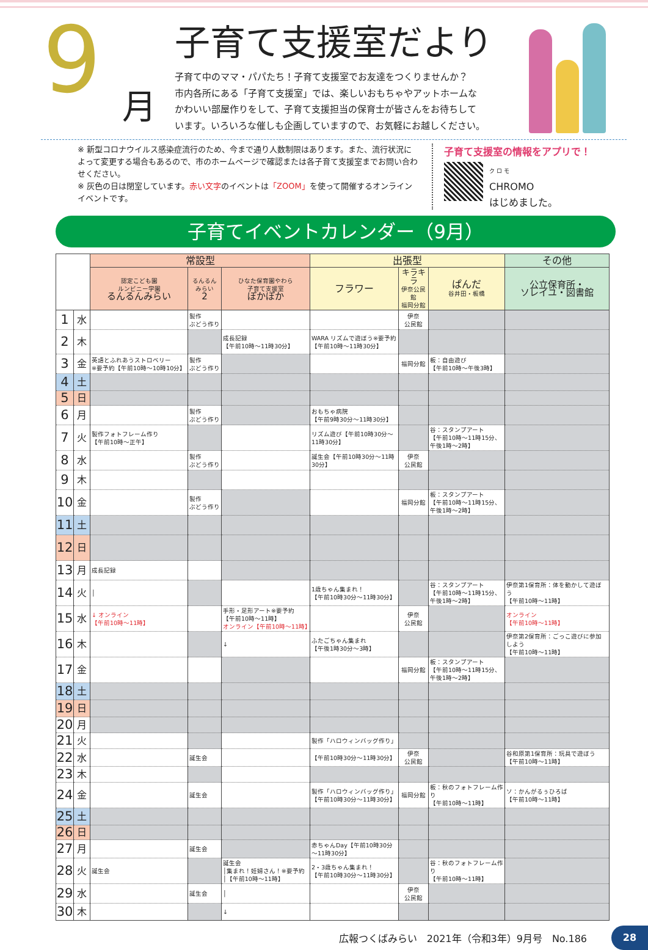9
月 子育て支援室だより
子育て中のママ・パパたち！子育て支援室でお友達をつくりませんか？
市内各所にある「子育て支援室」では、楽しいおもちゃやアットホームな
かわいい部屋作りをして、子育て支援担当の保育士が皆さんをお待ちして
います。いろいろな催しも企画していますので、お気軽にお越しください。
※ 新型コロナウイルス感染症流行のため、今まで通り人数制限はあります。また、流行状況によって変更する場合もあるので、市のホームページで確認または各子育て支援室までお問い合わせください。
※ 灰色の日は閉室しています。赤い文字のイベントは「ZOOM」を使って開催するオンラインイベントです。
子育て支援室の情報をアプリで！
ク ロ モ
CHROMO
はじめました。
子育てイベントカレンダー（9月）
| | | 常設型 | | | 出張型 | | | その他 |
| --- | --- | --- | --- | --- | --- | --- | --- | --- |
| | | 認定こども園 ルンビニー学園 るんるんみらい | るんるん みらい 2 | ひなた保育園やわら 子育て支援室 ぽかぽか | フラワー | キラキラ 伊奈公民館 福岡分館 | ぱんだ 谷井田・板橋 | 公立保育所・ ソレイユ・図書館 |
| 1 | 水 | | 製作 ぶどう作り | | | 伊奈 公民館 | | |
| 2 | 木 | | | 成長記録 【午前10時～11時30分】 | WARA リズムで遊ぼう※要予約 【午前10時～11時30分】 | | | |
| 3 | 金 | 英語とふれあうストロベリー ※要予約【午前10時～10時10分】 | 製作 ぶどう作り | | | 福岡分館 | 板：自由遊び 【午前10時～午後3時】 | |
| 4 | 土 | | | | | | | |
| 5 | 日 | | | | | | | |
| 6 | 月 | | 製作 ぶどう作り | | おもちゃ病院 【午前9時30分～11時30分】 | | | |
| 7 | 火 | 製作フォトフレーム作り 【午前10時～正午】 | | | リズム遊び【午前10時30分～11時30分】 | | 谷：スタンプアート 【午前10時～11時15分、午後1時～2時】 | |
| 8 | 水 | | 製作 ぶどう作り | | 誕生会【午前10時30分～11時30分】 | 伊奈 公民館 | | |
| 9 | 木 | | | | | | | |
| 10 | 金 | | 製作 ぶどう作り | | | 福岡分館 | 板：スタンプアート 【午前10時～11時15分、午後1時～2時】 | |
| 11 | 土 | | | | | | | |
| 12 | 日 | | | | | | | |
| 13 | 月 | 成長記録 | | | | | | |
| 14 | 火 | │ | | | 1歳ちゃん集まれ！ 【午前10時30分～11時30分】 | | 谷：スタンプアート 【午前10時～11時15分、午後1時～2時】 | 伊奈第1保育所：体を動かして遊ぼう 【午前10時～11時】 |
| 15 | 水 | ↓ オンライン 【午前10時～11時】 | | 手形・足形アート※要予約 【午前10時～11時】 オンライン【午前10時～11時】 | | 伊奈 公民館 | | オンライン 【午前10時～11時】 |
| 16 | 木 | | | ↓ | ふたごちゃん集まれ 【午後1時30分～3時】 | | | 伊奈第2保育所：ごっこ遊びに参加しよう 【午前10時～11時】 |
| 17 | 金 | | | | | 福岡分館 | 板：スタンプアート 【午前10時～11時15分、午後1時～2時】 | |
| 18 | 土 | | | | | | | |
| 19 | 日 | | | | | | | |
| 20 | 月 | | | | | | | |
| 21 | 火 | | | | 製作「ハロウィンバッグ作り」 | | | |
| 22 | 水 | | 誕生会 | | 【午前10時30分～11時30分】 | 伊奈 公民館 | | 谷和原第1保育所：玩具で遊ぼう【午前10時～11時】 |
| 23 | 木 | | | | | | | |
| 24 | 金 | | 誕生会 | | 製作「ハロウィンバッグ作り」 【午前10時30分～11時30分】 | 福岡分館 | 板：秋のフォトフレーム作り 【午前10時～11時】 | ソ：かんがるぅひろば 【午前10時～11時】 |
| 25 | 土 | | | | | | | |
| 26 | 日 | | | | | | | |
| 27 | 月 | | 誕生会 | | 赤ちゃんDay【午前10時30分～11時30分】 | | | |
| 28 | 火 | 誕生会 | | 誕生会 │集まれ！妊婦さん！※要予約 │【午前10時～11時】 | 2・3歳ちゃん集まれ！ 【午前10時30分～11時30分】 | | 谷：秋のフォトフレーム作り 【午前10時～11時】 | |
| 29 | 水 | | 誕生会 | │ | | 伊奈 公民館 | | |
| 30 | 木 | | | ↓ | | | | |
広報つくばみらい　2021年（令和3年）9月号　No.186
28